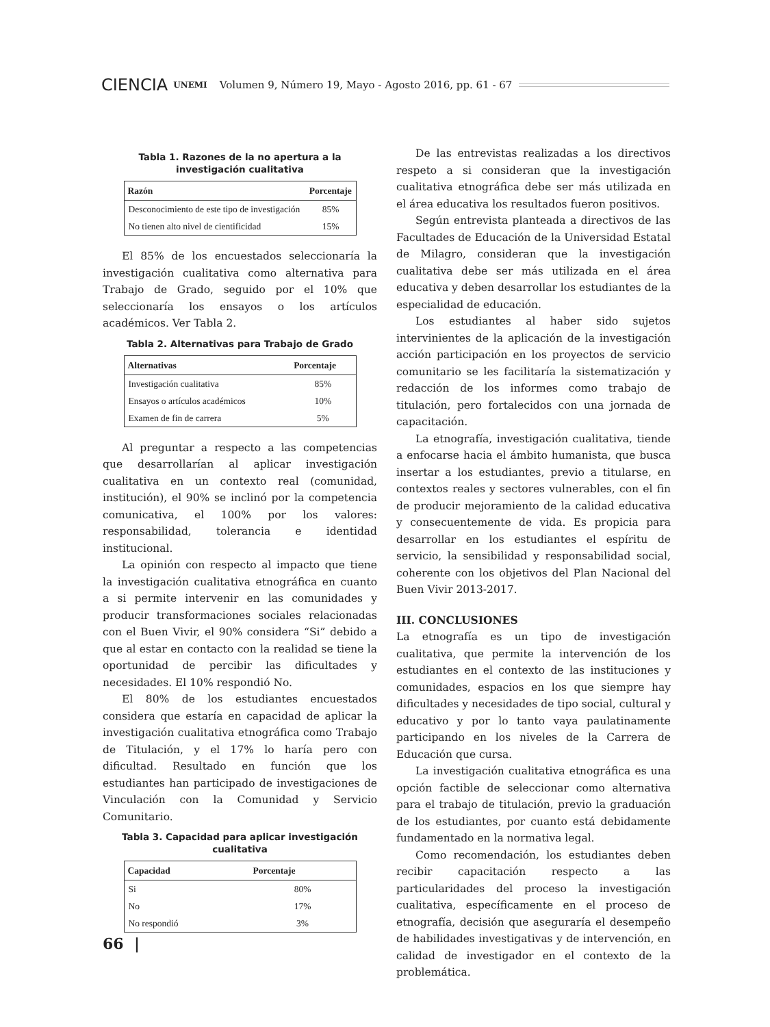CIENCIA UNEMI Volumen 9, Número 19, Mayo - Agosto 2016, pp. 61 - 67
Tabla 1. Razones de la no apertura a la investigación cualitativa
| Razón | Porcentaje |
| --- | --- |
| Desconocimiento de este tipo de investigación | 85% |
| No tienen alto nivel de cientificidad | 15% |
El 85% de los encuestados seleccionaría la investigación cualitativa como alternativa para Trabajo de Grado, seguido por el 10% que seleccionaría los ensayos o los artículos académicos. Ver Tabla 2.
Tabla 2. Alternativas para Trabajo de Grado
| Alternativas | Porcentaje |
| --- | --- |
| Investigación cualitativa | 85% |
| Ensayos o artículos académicos | 10% |
| Examen de fin de carrera | 5% |
Al preguntar a respecto a las competencias que desarrollarían al aplicar investigación cualitativa en un contexto real (comunidad, institución), el 90% se inclinó por la competencia comunicativa, el 100% por los valores: responsabilidad, tolerancia e identidad institucional.
La opinión con respecto al impacto que tiene la investigación cualitativa etnográfica en cuanto a si permite intervenir en las comunidades y producir transformaciones sociales relacionadas con el Buen Vivir, el 90% considera “Si” debido a que al estar en contacto con la realidad se tiene la oportunidad de percibir las dificultades y necesidades. El 10% respondió No.
El 80% de los estudiantes encuestados considera que estaría en capacidad de aplicar la investigación cualitativa etnográfica como Trabajo de Titulación, y el 17% lo haría pero con dificultad. Resultado en función que los estudiantes han participado de investigaciones de Vinculación con la Comunidad y Servicio Comunitario.
Tabla 3. Capacidad para aplicar investigación cualitativa
| Capacidad | Porcentaje |
| --- | --- |
| Si | 80% |
| No | 17% |
| No respondió | 3% |
De las entrevistas realizadas a los directivos respeto a si consideran que la investigación cualitativa etnográfica debe ser más utilizada en el área educativa los resultados fueron positivos.
Según entrevista planteada a directivos de las Facultades de Educación de la Universidad Estatal de Milagro, consideran que la investigación cualitativa debe ser más utilizada en el área educativa y deben desarrollar los estudiantes de la especialidad de educación.
Los estudiantes al haber sido sujetos intervinientes de la aplicación de la investigación acción participación en los proyectos de servicio comunitario se les facilitaría la sistematización y redacción de los informes como trabajo de titulación, pero fortalecidos con una jornada de capacitación.
La etnografía, investigación cualitativa, tiende a enfocarse hacia el ámbito humanista, que busca insertar a los estudiantes, previo a titularse, en contextos reales y sectores vulnerables, con el fin de producir mejoramiento de la calidad educativa y consecuentemente de vida. Es propicia para desarrollar en los estudiantes el espíritu de servicio, la sensibilidad y responsabilidad social, coherente con los objetivos del Plan Nacional del Buen Vivir 2013-2017.
III. CONCLUSIONES
La etnografía es un tipo de investigación cualitativa, que permite la intervención de los estudiantes en el contexto de las instituciones y comunidades, espacios en los que siempre hay dificultades y necesidades de tipo social, cultural y educativo y por lo tanto vaya paulatinamente participando en los niveles de la Carrera de Educación que cursa.
La investigación cualitativa etnográfica es una opción factible de seleccionar como alternativa para el trabajo de titulación, previo la graduación de los estudiantes, por cuanto está debidamente fundamentado en la normativa legal.
Como recomendación, los estudiantes deben recibir capacitación respecto a las particularidades del proceso la investigación cualitativa, específicamente en el proceso de etnografía, decisión que aseguraría el desempeño de habilidades investigativas y de intervención, en calidad de investigador en el contexto de la problemática.
66 |